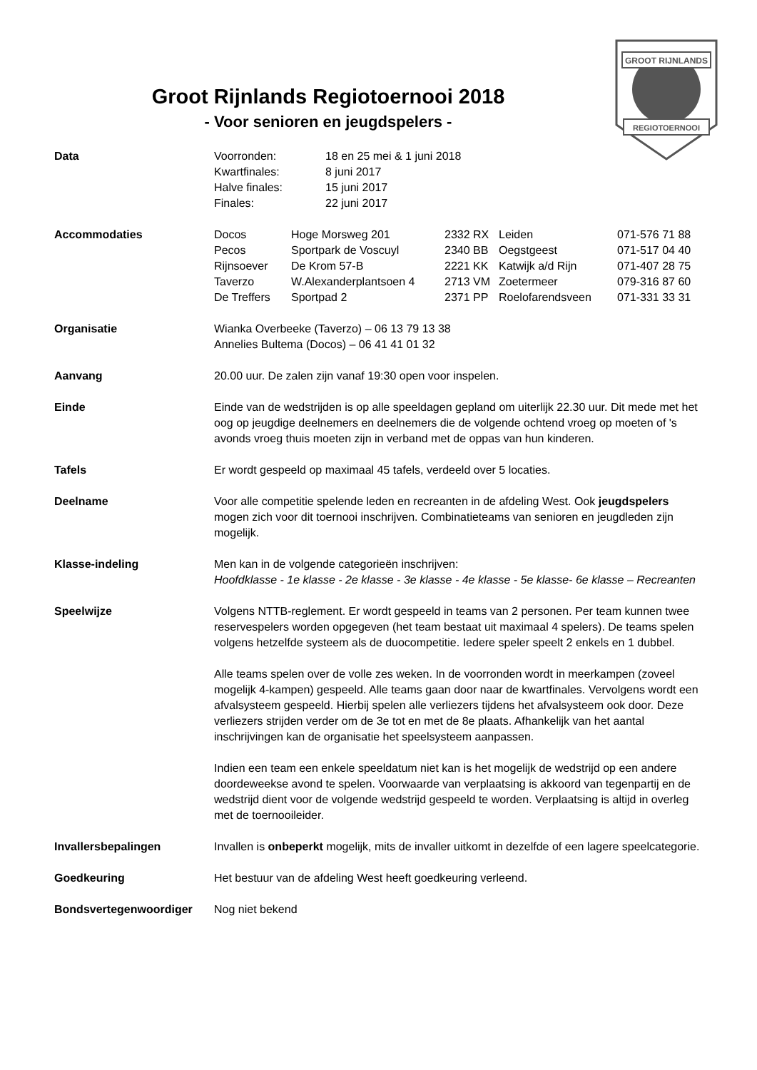GROOT RIJNLANDS
REGIOTOERNOOI
Groot Rijnlands Regiotoernooi 2018
- Voor senioren en jeugdspelers -
Data
| Voorronden: | 18 en 25 mei & 1 juni 2018 |
| Kwartfinales: | 8 juni 2017 |
| Halve finales: | 15 juni 2017 |
| Finales: | 22 juni 2017 |
Accommodaties
| Docos | Hoge Morsweg 201 | 2332 RX | Leiden | 071-576 71 88 |
| Pecos | Sportpark de Voscuyl | 2340 BB | Oegstgeest | 071-517 04 40 |
| Rijnsoever | De Krom 57-B | 2221 KK | Katwijk a/d Rijn | 071-407 28 75 |
| Taverzo | W.Alexanderplantsoen 4 | 2713 VM | Zoetermeer | 079-316 87 60 |
| De Treffers | Sportpad 2 | 2371 PP | Roelofarendsveen | 071-331 33 31 |
Organisatie Wianka Overbeeke (Taverzo) – 06 13 79 13 38
Annelies Bultema (Docos) – 06 41 41 01 32
Aanvang 20.00 uur. De zalen zijn vanaf 19:30 open voor inspelen.
Einde Einde van de wedstrijden is op alle speeldagen gepland om uiterlijk 22.30 uur. Dit mede met het oog op jeugdige deelnemers en deelnemers die de volgende ochtend vroeg op moeten of 's avonds vroeg thuis moeten zijn in verband met de oppas van hun kinderen.
Tafels Er wordt gespeeld op maximaal 45 tafels, verdeeld over 5 locaties.
Deelname Voor alle competitie spelende leden en recreanten in de afdeling West. Ook jeugdspelers mogen zich voor dit toernooi inschrijven. Combinatieteams van senioren en jeugdleden zijn mogelijk.
Klasse-indeling Men kan in de volgende categorieën inschrijven:
Hoofdklasse - 1e klasse - 2e klasse - 3e klasse - 4e klasse - 5e klasse- 6e klasse – Recreanten
Speelwijze Volgens NTTB-reglement. Er wordt gespeeld in teams van 2 personen. Per team kunnen twee reservespelers worden opgegeven (het team bestaat uit maximaal 4 spelers). De teams spelen volgens hetzelfde systeem als de duocompetitie. Iedere speler speelt 2 enkels en 1 dubbel.
Alle teams spelen over de volle zes weken. In de voorronden wordt in meerkampen (zoveel mogelijk 4-kampen) gespeeld. Alle teams gaan door naar de kwartfinales. Vervolgens wordt een afvalsysteem gespeeld. Hierbij spelen alle verliezers tijdens het afvalsysteem ook door. Deze verliezers strijden verder om de 3e tot en met de 8e plaats. Afhankelijk van het aantal inschrijvingen kan de organisatie het speelsysteem aanpassen.
Indien een team een enkele speeldatum niet kan is het mogelijk de wedstrijd op een andere doordeweekse avond te spelen. Voorwaarde van verplaatsing is akkoord van tegenpartij en de wedstrijd dient voor de volgende wedstrijd gespeeld te worden. Verplaatsing is altijd in overleg met de toernooileider.
Invallersbepalingen Invallen is onbeperkt mogelijk, mits de invaller uitkomt in dezelfde of een lagere speelcategorie.
Goedkeuring Het bestuur van de afdeling West heeft goedkeuring verleend.
Bondsvertegenwoordiger Nog niet bekend